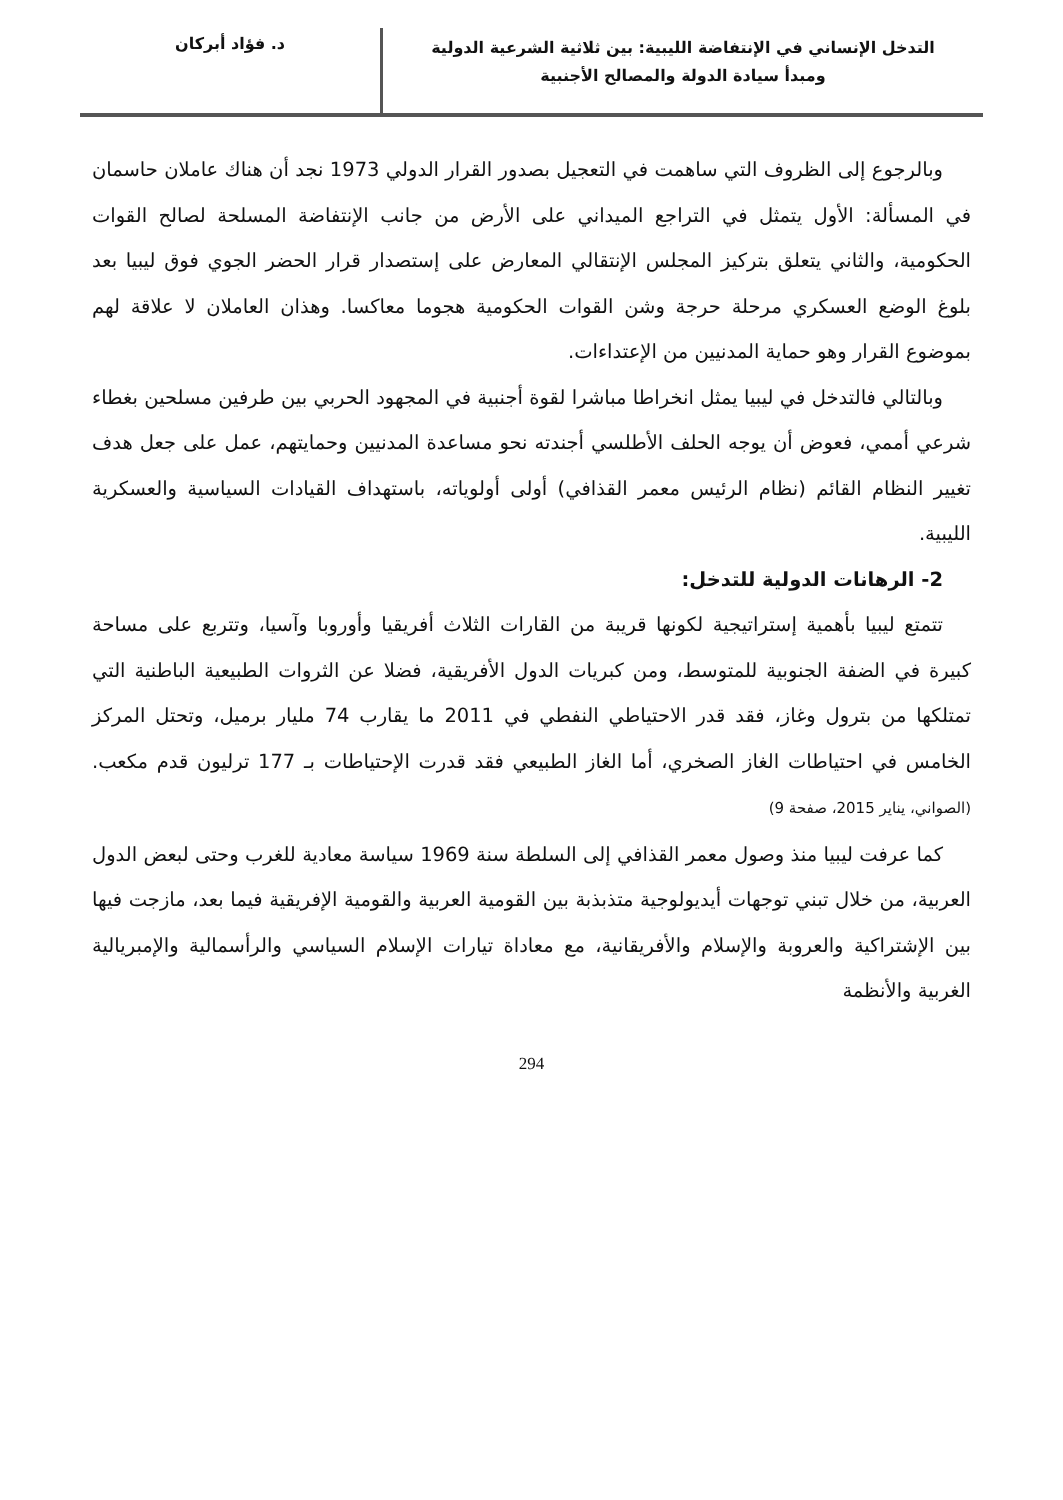التدخل الإنساني في الإنتفاضة الليبية: بين ثلاثية الشرعية الدولية
ومبدأ سيادة الدولة والمصالح الأجنبية
د. فؤاد أبركان
وبالرجوع إلى الظروف التي ساهمت في التعجيل بصدور القرار الدولي 1973 نجد أن هناك عاملان حاسمان في المسألة: الأول يتمثل في التراجع الميداني على الأرض من جانب الإنتفاضة المسلحة لصالح القوات الحكومية، والثاني يتعلق بتركيز المجلس الإنتقالي المعارض على إستصدار قرار الحضر الجوي فوق ليبيا بعد بلوغ الوضع العسكري مرحلة حرجة وشن القوات الحكومية هجوما معاكسا. وهذان العاملان لا علاقة لهم بموضوع القرار وهو حماية المدنيين من الإعتداءات.
وبالتالي فالتدخل في ليبيا يمثل انخراطا مباشرا لقوة أجنبية في المجهود الحربي بين طرفين مسلحين بغطاء شرعي أممي، فعوض أن يوجه الحلف الأطلسي أجندته نحو مساعدة المدنيين وحمايتهم، عمل على جعل هدف تغيير النظام القائم (نظام الرئيس معمر القذافي) أولى أولوياته، باستهداف القيادات السياسية والعسكرية الليبية.
2- الرهانات الدولية للتدخل:
تتمتع ليبيا بأهمية إستراتيجية لكونها قريبة من القارات الثلاث أفريقيا وأوروبا وآسيا، وتتربع على مساحة كبيرة في الضفة الجنوبية للمتوسط، ومن كبريات الدول الأفريقية، فضلا عن الثروات الطبيعية الباطنية التي تمتلكها من بترول وغاز، فقد قدر الاحتياطي النفطي في 2011 ما يقارب 74 مليار برميل، وتحتل المركز الخامس في احتياطات الغاز الصخري، أما الغاز الطبيعي فقد قدرت الإحتياطات بـ 177 ترليون قدم مكعب. (الصواني، يناير 2015، صفحة 9)
كما عرفت ليبيا منذ وصول معمر القذافي إلى السلطة سنة 1969 سياسة معادية للغرب وحتى لبعض الدول العربية، من خلال تبني توجهات أيديولوجية متذبذبة بين القومية العربية والقومية الإفريقية فيما بعد، مازجت فيها بين الإشتراكية والعروبة والإسلام والأفريقانية، مع معاداة تيارات الإسلام السياسي والرأسمالية والإمبريالية الغربية والأنظمة
294